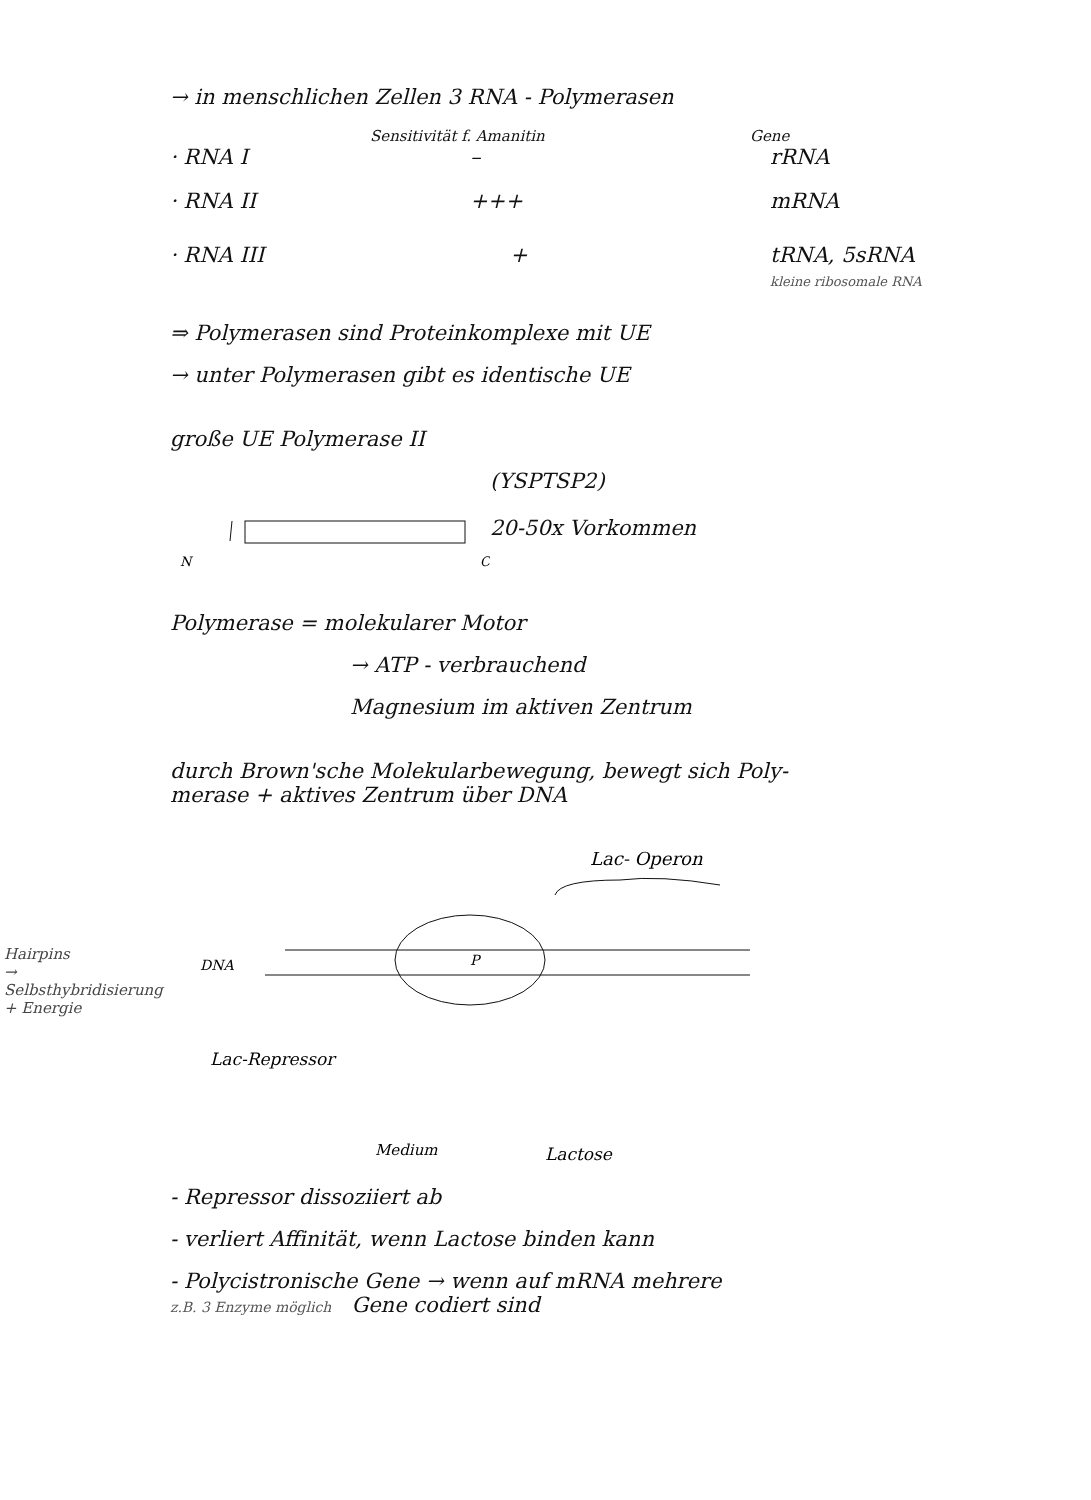→ in menschlichen Zellen 3 RNA - Polymerasen
Sensitivität f. Amanitin Gene
· RNA I – rRNA
· RNA II +++ mRNA
· RNA III + tRNA, 5sRNA
kleine ribosomale RNA
⇒ Polymerasen sind Proteinkomplexe mit UE
→ unter Polymerasen gibt es identische UE
große UE Polymerase II
(YSPTSP2)
N
C
20-50x Vorkommen
Polymerase = molekularer Motor
→ ATP - verbrauchend
Magnesium im aktiven Zentrum
durch Brown'sche Molekularbewegung, bewegt sich Poly-
merase + aktives Zentrum über DNA
Lac- Operon
DNA
P
Lac-Repressor
Medium
Lactose
- Repressor dissoziiert ab
- verliert Affinität, wenn Lactose binden kann
- Polycistronische Gene → wenn auf mRNA mehrere
z.B. 3 Enzyme möglich Gene codiert sind
Hairpins
→ Selbsthybridisierung
+ Energie